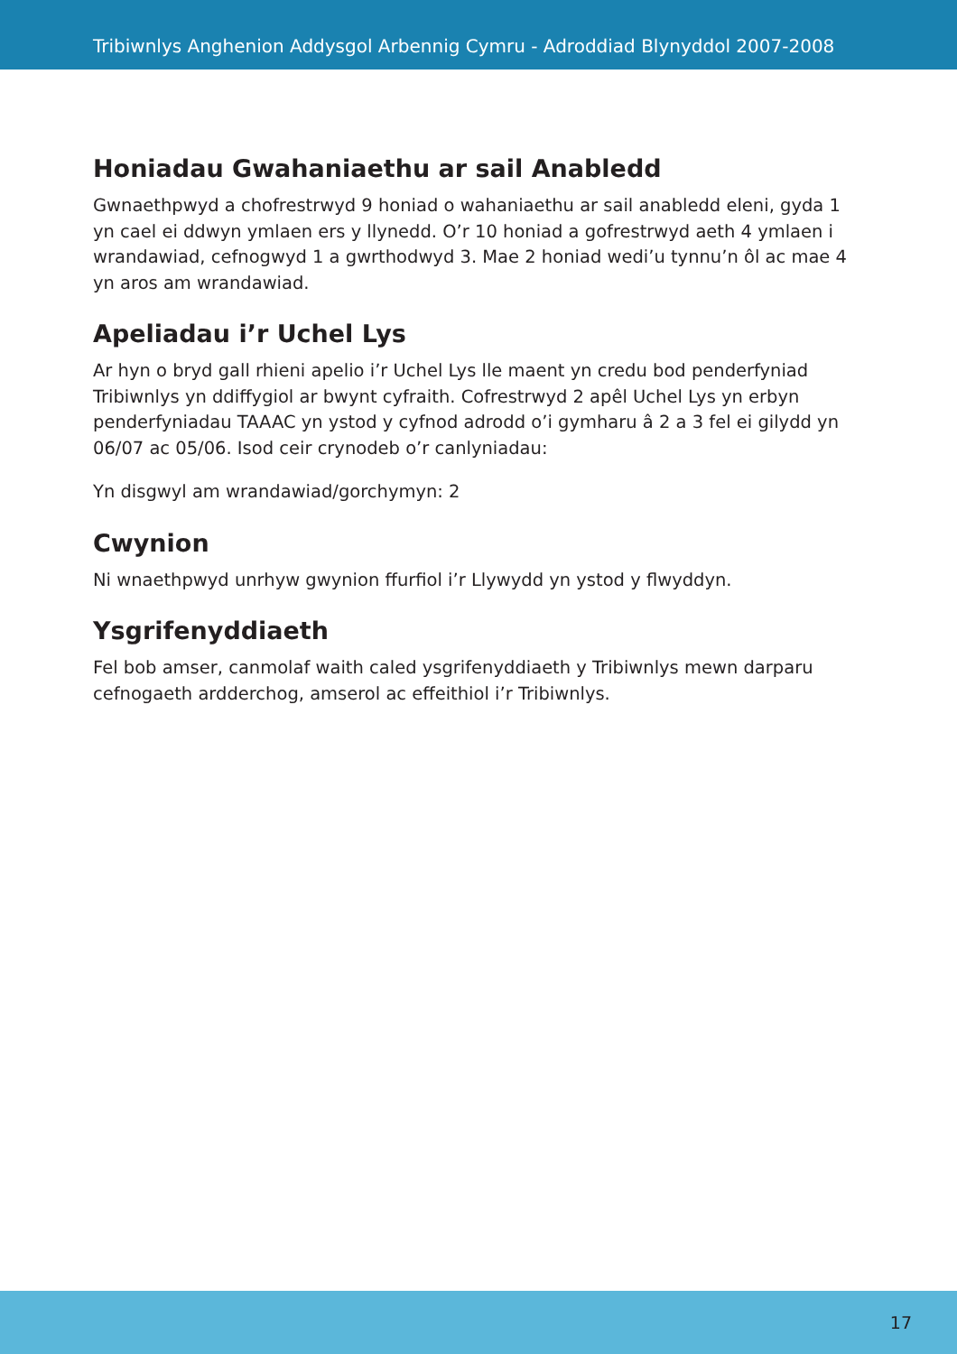Tribiwnlys Anghenion Addysgol Arbennig Cymru - Adroddiad Blynyddol 2007-2008
Honiadau Gwahaniaethu ar sail Anabledd
Gwnaethpwyd a chofrestrwyd 9 honiad o wahaniaethu ar sail anabledd eleni, gyda 1 yn cael ei ddwyn ymlaen ers y llynedd. O’r 10 honiad a gofrestrwyd aeth 4 ymlaen i wrandawiad, cefnogwyd 1 a gwrthodwyd 3. Mae 2 honiad wedi’u tynnu’n ôl ac mae 4 yn aros am wrandawiad.
Apeliadau i’r Uchel Lys
Ar hyn o bryd gall rhieni apelio i’r Uchel Lys lle maent yn credu bod penderfyniad Tribiwnlys yn ddiffygiol ar bwynt cyfraith. Cofrestrwyd 2 apêl Uchel Lys yn erbyn penderfyniadau TAAAC yn ystod y cyfnod adrodd o’i gymharu â 2 a 3 fel ei gilydd yn 06/07 ac 05/06. Isod ceir crynodeb o’r canlyniadau:
Yn disgwyl am wrandawiad/gorchymyn: 2
Cwynion
Ni wnaethpwyd unrhyw gwynion ffurfiol i’r Llywydd yn ystod y flwyddyn.
Ysgrifenyddiaeth
Fel bob amser, canmolaf waith caled ysgrifenyddiaeth y Tribiwnlys mewn darparu cefnogaeth ardderchog, amserol ac effeithiol i’r Tribiwnlys.
17